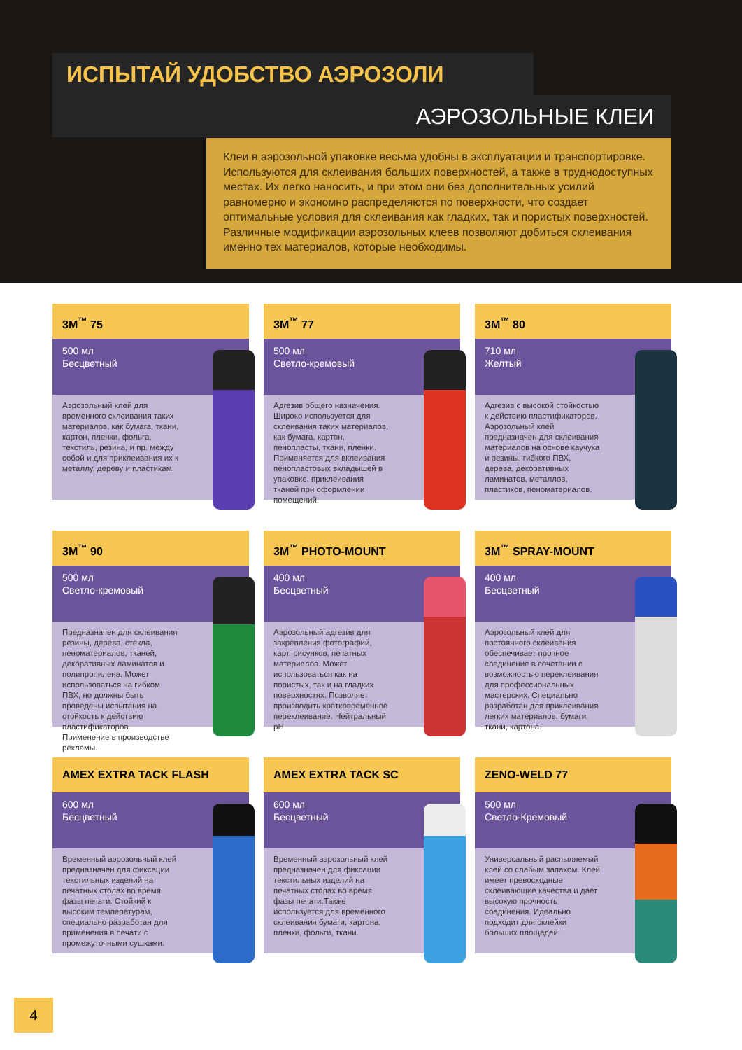ИСПЫТАЙ УДОБСТВО АЭРОЗОЛИ
АЭРОЗОЛЬНЫЕ КЛЕИ
Клеи в аэрозольной упаковке весьма удобны в эксплуатации и транспортировке. Используются для склеивания больших поверхностей, а также в труднодоступных местах. Их легко наносить, и при этом они без дополнительных усилий равномерно и экономно распределяются по поверхности, что создает оптимальные условия для склеивания как гладких, так и пористых поверхностей. Различные модификации аэрозольных клеев позволяют добиться склеивания именно тех материалов, которые необходимы.
3M<sup>™</sup> 75
500 мл
Бесцветный
Аэрозольный клей для временного склеивания таких материалов, как бумага, ткани, картон, пленки, фольга, текстиль, резина, и пр. между собой и для приклеивания их к металлу, дереву и пластикам.
3M<sup>™</sup> 77
500 мл
Светло-кремовый
Адгезив общего назначения. Широко используется для склеивания таких материалов, как бумага, картон, пенопласты, ткани, пленки. Применяется для вклеивания пенопластовых вкладышей в упаковке, приклеивания тканей при оформлении помещений.
3M<sup>™</sup> 80
710 мл
Желтый
Адгезив с высокой стойкостью к действию пластификаторов. Аэрозольный клей предназначен для склеивания материалов на основе каучука и резины, гибкого ПВХ, дерева, декоративных ламинатов, металлов, пластиков, пеноматериалов.
3M<sup>™</sup> 90
500 мл
Светло-кремовый
Предназначен для склеивания резины, дерева, стекла, пеноматериалов, тканей, декоративных ламинатов и полипропилена. Может использоваться на гибком ПВХ, но должны быть проведены испытания на стойкость к действию пластификаторов. Применение в производстве рекламы.
3M<sup>™</sup> PHOTO-MOUNT
400 мл
Бесцветный
Аэрозольный адгезив для закрепления фотографий, карт, рисунков, печатных материалов. Может использоваться как на пористых, так и на гладких поверхностях. Позволяет производить кратковременное переклеивание. Нейтральный pH.
3M<sup>™</sup> SPRAY-MOUNT
400 мл
Бесцветный
Аэрозольный клей для постоянного склеивания обеспечивает прочное соединение в сочетании с возможностью переклеивания для профессиональных мастерских. Специально разработан для приклеивания легких материалов: бумаги, ткани, картона.
AMEX EXTRA TACK FLASH
600 мл
Бесцветный
Временный аэрозольный клей предназначен для фиксации текстильных изделий на печатных столах во время фазы печати. Стойкий к высоким температурам, специально разработан для применения в печати с промежуточными сушками.
AMEX EXTRA TACK SC
600 мл
Бесцветный
Временный аэрозольный клей предназначен для фиксации текстильных изделий на печатных столах во время фазы печати.Также используется для временного склеивания бумаги, картона, пленки, фольги, ткани.
ZENO-WELD 77
500 мл
Светло-Кремовый
Универсальный распыляемый клей со слабым запахом. Клей имеет превосходные склеивающие качества и дает высокую прочность соединения. Идеально подходит для склейки больших площадей.
4